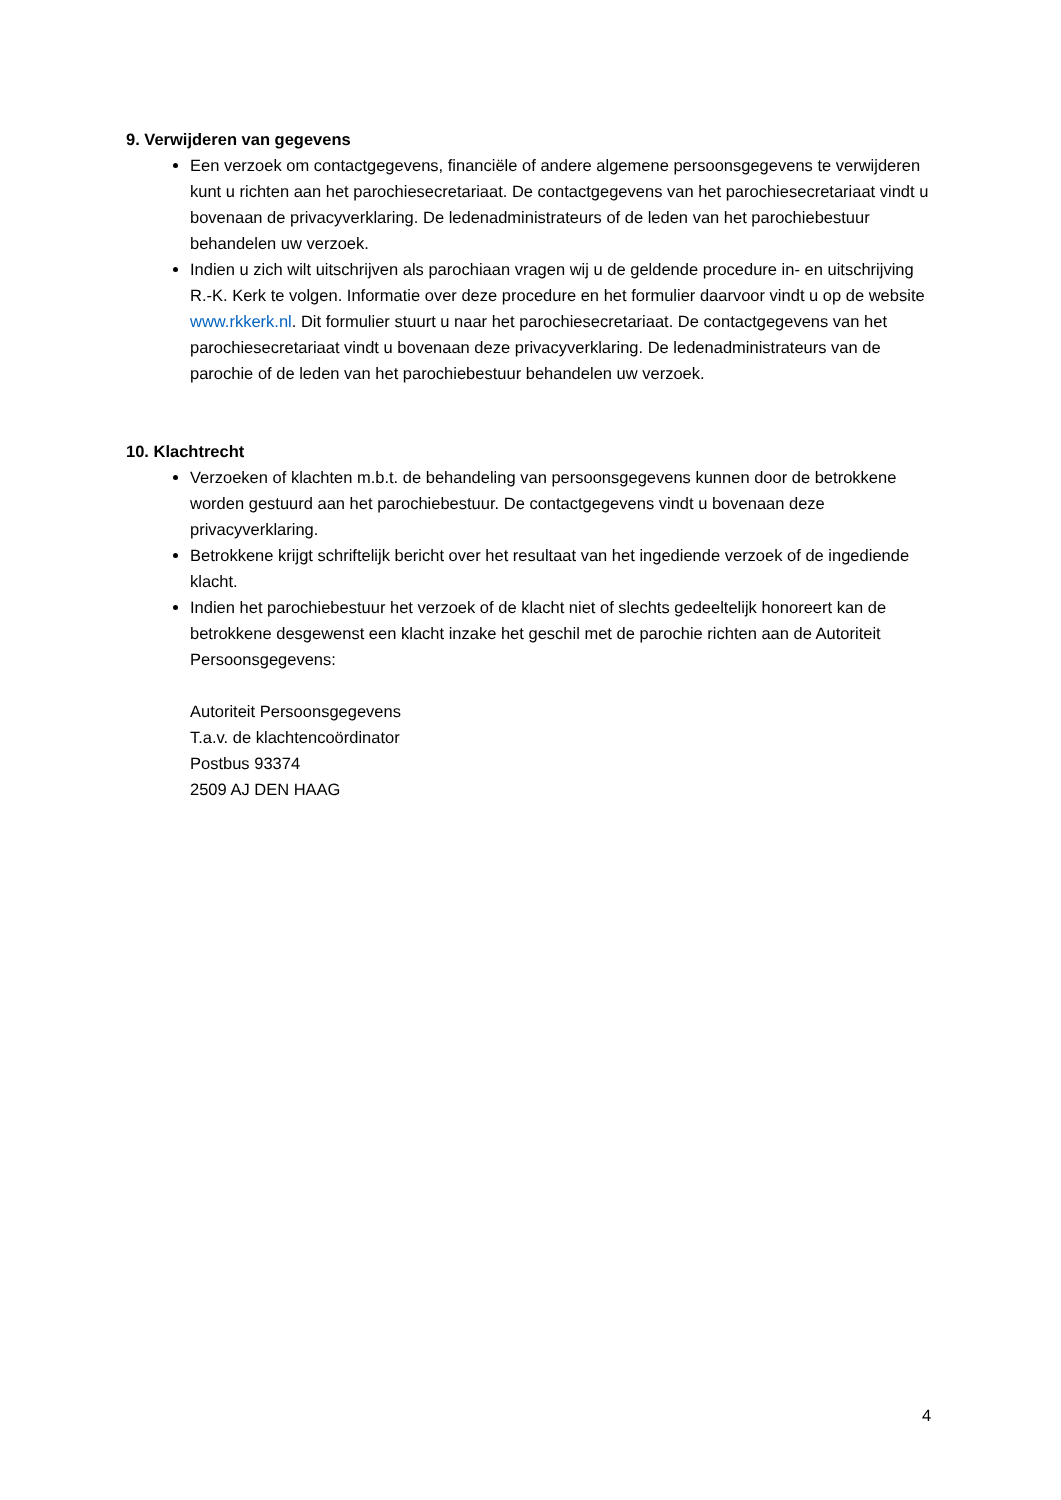9. Verwijderen van gegevens
Een verzoek om contactgegevens, financiële of andere algemene persoonsgegevens te verwijderen kunt u richten aan het parochiesecretariaat. De contactgegevens van het parochiesecretariaat vindt u bovenaan de privacyverklaring. De ledenadministrateurs of de leden van het parochiebestuur behandelen uw verzoek.
Indien u zich wilt uitschrijven als parochiaan vragen wij u de geldende procedure in- en uitschrijving R.-K. Kerk te volgen. Informatie over deze procedure en het formulier daarvoor vindt u op de website www.rkkerk.nl. Dit formulier stuurt u naar het parochiesecretariaat. De contactgegevens van het parochiesecretariaat vindt u bovenaan deze privacyverklaring. De ledenadministrateurs van de parochie of de leden van het parochiebestuur behandelen uw verzoek.
10. Klachtrecht
Verzoeken of klachten m.b.t. de behandeling van persoonsgegevens kunnen door de betrokkene worden gestuurd aan het parochiebestuur. De contactgegevens vindt u bovenaan deze privacyverklaring.
Betrokkene krijgt schriftelijk bericht over het resultaat van het ingediende verzoek of de ingediende klacht.
Indien het parochiebestuur het verzoek of de klacht niet of slechts gedeeltelijk honoreert kan de betrokkene desgewenst een klacht inzake het geschil met de parochie richten aan de Autoriteit Persoonsgegevens:
Autoriteit Persoonsgegevens
T.a.v. de klachtencoördinator
Postbus 93374
2509 AJ DEN HAAG
4